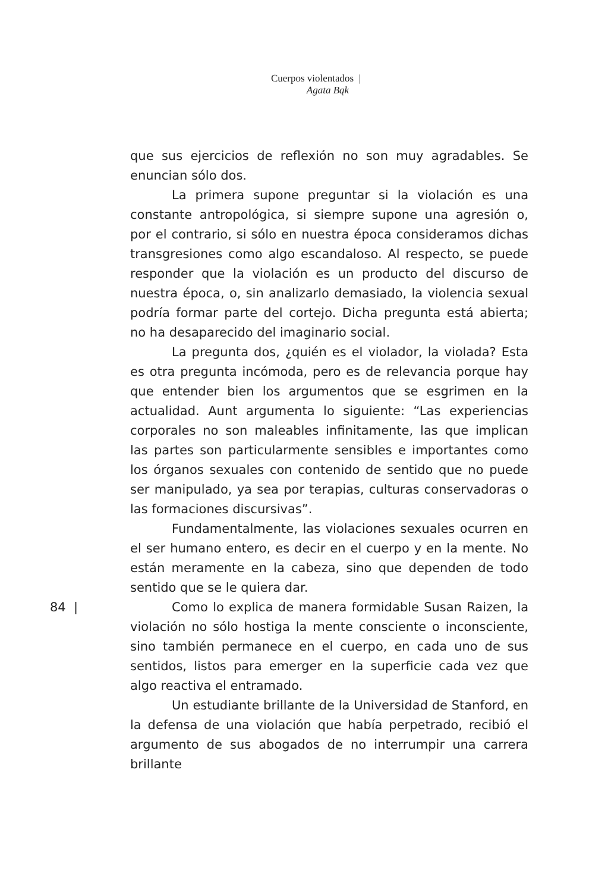Cuerpos violentados |
Agata Bąk
que sus ejercicios de reflexión no son muy agradables. Se enuncian sólo dos.
La primera supone preguntar si la violación es una constante antropológica, si siempre supone una agresión o, por el contrario, si sólo en nuestra época consideramos dichas transgresiones como algo escandaloso. Al respecto, se puede responder que la violación es un producto del discurso de nuestra época, o, sin analizarlo demasiado, la violencia sexual podría formar parte del cortejo. Dicha pregunta está abierta; no ha desaparecido del imaginario social.
La pregunta dos, ¿quién es el violador, la violada? Esta es otra pregunta incómoda, pero es de relevancia porque hay que entender bien los argumentos que se esgrimen en la actualidad. Aunt argumenta lo siguiente: “Las experiencias corporales no son maleables infinitamente, las que implican las partes son particularmente sensibles e importantes como los órganos sexuales con contenido de sentido que no puede ser manipulado, ya sea por terapias, culturas conservadoras o las formaciones discursivas”.
Fundamentalmente, las violaciones sexuales ocurren en el ser humano entero, es decir en el cuerpo y en la mente. No están meramente en la cabeza, sino que dependen de todo sentido que se le quiera dar.
84 |
Como lo explica de manera formidable Susan Raizen, la violación no sólo hostiga la mente consciente o inconsciente, sino también permanece en el cuerpo, en cada uno de sus sentidos, listos para emerger en la superficie cada vez que algo reactiva el entramado.
Un estudiante brillante de la Universidad de Stanford, en la defensa de una violación que había perpetrado, recibió el argumento de sus abogados de no interrumpir una carrera brillante